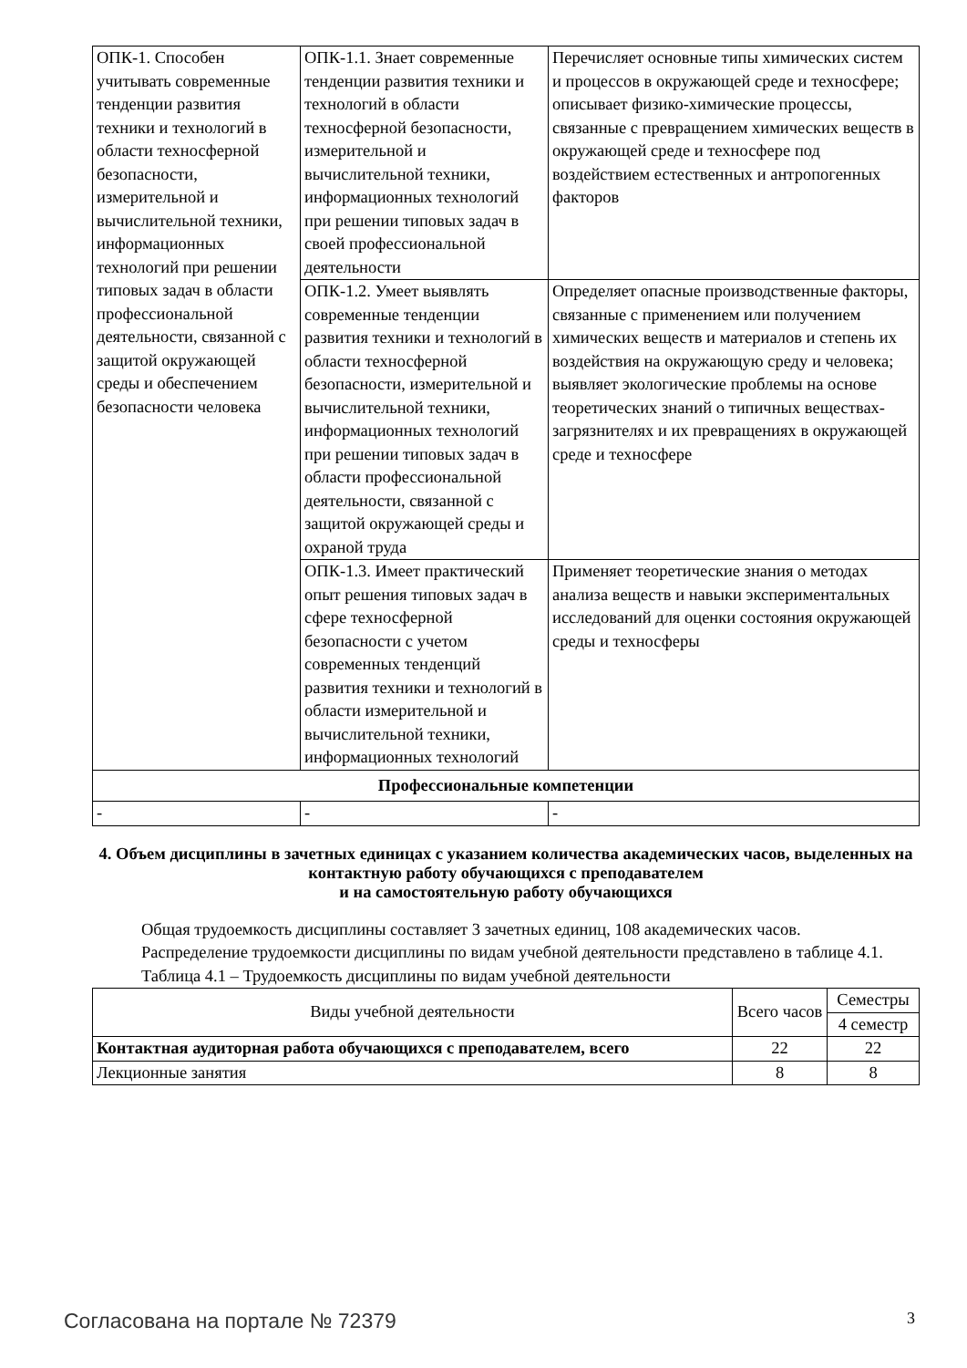| ОПК-1. Способен учитывать современные тенденции развития техники и технологий в области техносферной безопасности, измерительной и вычислительной техники, информационных технологий при решении типовых задач в области профессиональной деятельности, связанной с защитой окружающей среды и обеспечением безопасности человека | ОПК-1.1. Знает современные тенденции развития техники и технологий в области техносферной безопасности, измерительной и вычислительной техники, информационных технологий при решении типовых задач в своей профессиональной деятельности | Перечисляет основные типы химических систем и процессов в окружающей среде и техносфере; описывает физико-химические процессы, связанные с превращением химических веществ в окружающей среде и техносфере под воздействием естественных и антропогенных факторов |
| | ОПК-1.2. Умеет выявлять современные тенденции развития техники и технологий в области техносферной безопасности, измерительной и вычислительной техники, информационных технологий при решении типовых задач в области профессиональной деятельности, связанной с защитой окружающей среды и охраной труда | Определяет опасные производственные факторы, связанные с применением или получением химических веществ и материалов и степень их воздействия на окружающую среду и человека; выявляет экологические проблемы на основе теоретических знаний о типичных веществах-загрязнителях и их превращениях в окружающей среде и техносфере |
| | ОПК-1.3. Имеет практический опыт решения типовых задач в сфере техносферной безопасности с учетом современных тенденций развития техники и технологий в области измерительной и вычислительной техники, информационных технологий | Применяет теоретические знания о методах анализа веществ и навыки экспериментальных исследований для оценки состояния окружающей среды и техносферы |
| Профессиональные компетенции | | |
| - | - | - |
4. Объем дисциплины в зачетных единицах с указанием количества академических часов, выделенных на контактную работу обучающихся с преподавателем
и на самостоятельную работу обучающихся
Общая трудоемкость дисциплины составляет 3 зачетных единиц, 108 академических часов.
Распределение трудоемкости дисциплины по видам учебной деятельности представлено в таблице 4.1.
Таблица 4.1 – Трудоемкость дисциплины по видам учебной деятельности
| Виды учебной деятельности | Всего часов | Семестры |
| --- | --- | --- |
| | | 4 семестр |
| Контактная аудиторная работа обучающихся с преподавателем, всего | 22 | 22 |
| Лекционные занятия | 8 | 8 |
Согласована на портале № 72379 3